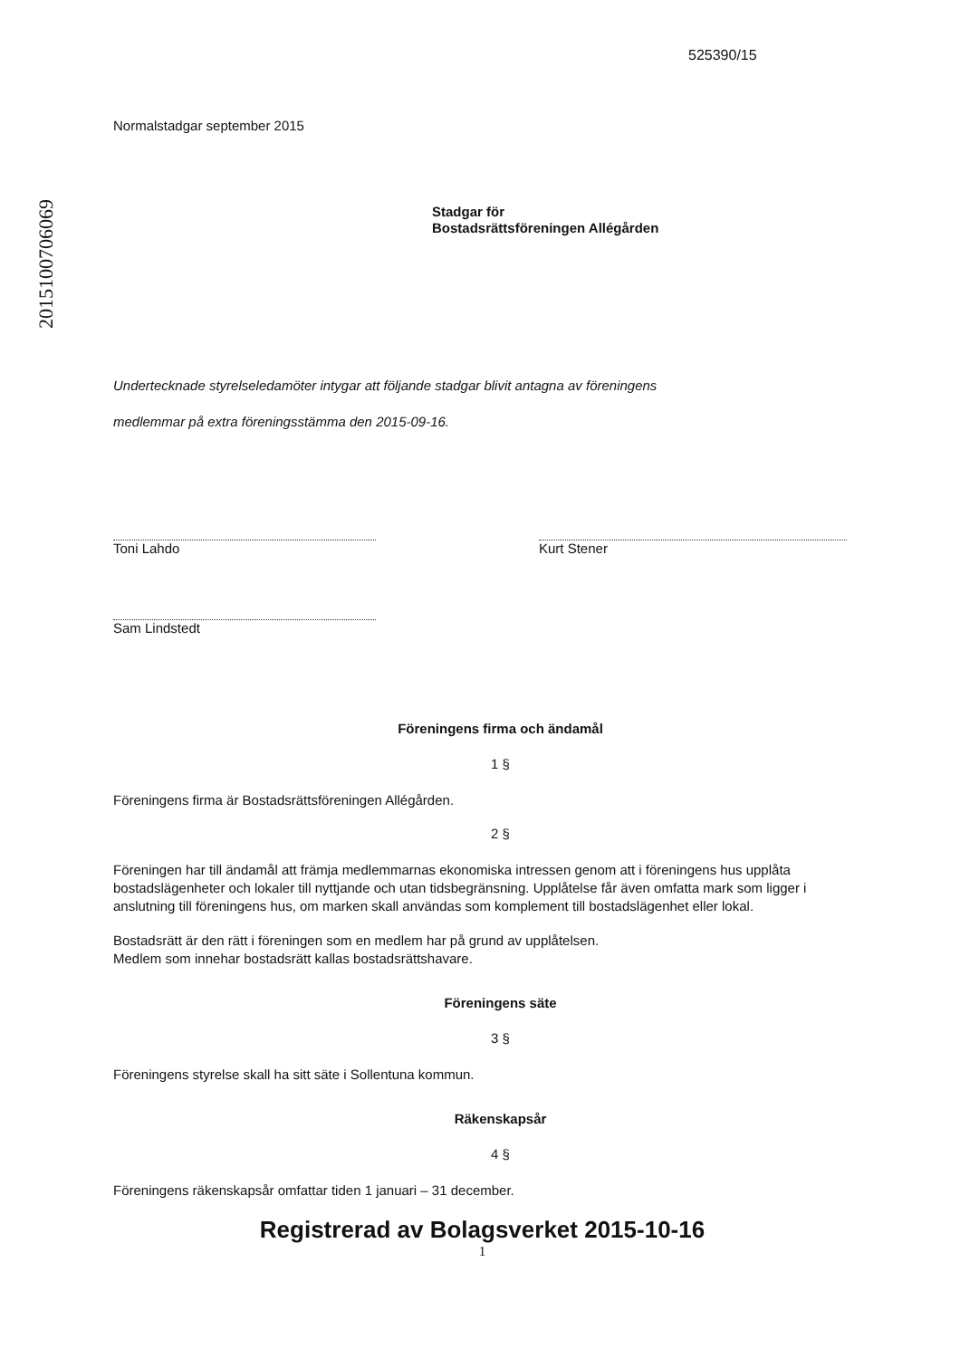2015100706069
525390/15
Normalstadgar september 2015
Stadgar för
Bostadsrättsföreningen Allégården
Undertecknade styrelseledamöter intygar att följande stadgar blivit antagna av föreningens
medlemmar på extra föreningsstämma den 2015-09-16.
Toni Lahdo
Sam Lindstedt
Kurt Stener
Föreningens firma och ändamål
1 §
Föreningens firma är Bostadsrättsföreningen Allégården.
2 §
Föreningen har till ändamål att främja medlemmarnas ekonomiska intressen genom att i föreningens hus upplåta bostadslägenheter och lokaler till nyttjande och utan tidsbegränsning. Upplåtelse får även omfatta mark som ligger i anslutning till föreningens hus, om marken skall användas som komplement till bostadslägenhet eller lokal.
Bostadsrätt är den rätt i föreningen som en medlem har på grund av upplåtelsen.
Medlem som innehar bostadsrätt kallas bostadsrättshavare.
Föreningens säte
3 §
Föreningens styrelse skall ha sitt säte i Sollentuna kommun.
Räkenskapsår
4 §
Föreningens räkenskapsår omfattar tiden 1 januari – 31 december.
Registrerad av Bolagsverket 2015-10-16
1